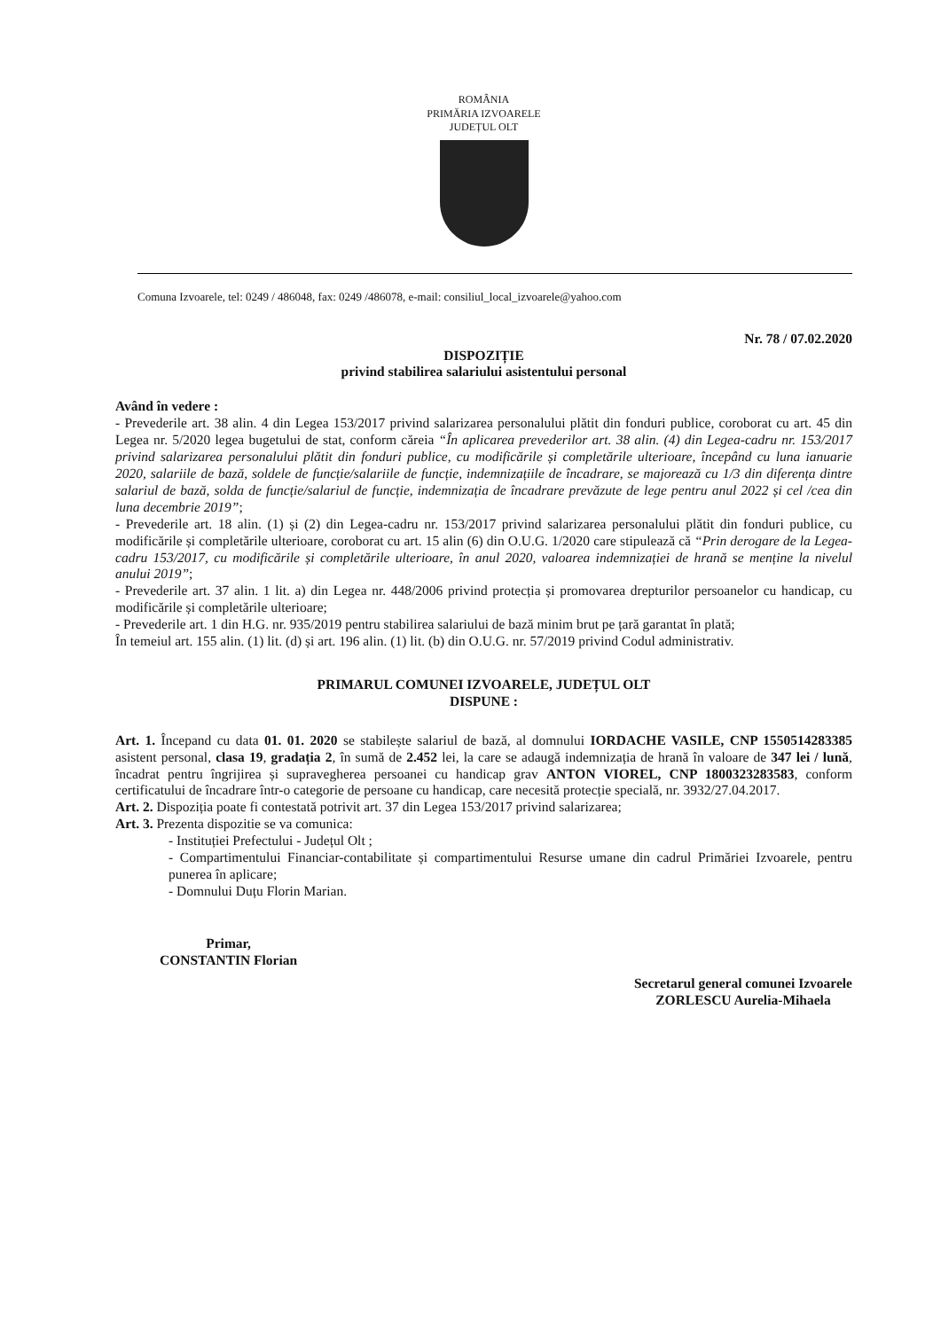ROMÂNIA
PRIMĂRIA IZVOARELE
JUDEȚUL OLT
Comuna Izvoarele, tel: 0249 / 486048, fax: 0249 /486078, e-mail: consiliul_local_izvoarele@yahoo.com
Nr. 78 / 07.02.2020
DISPOZIȚIE
privind stabilirea salariului asistentului personal
Având în vedere :
- Prevederile art. 38 alin. 4 din Legea 153/2017 privind salarizarea personalului plătit din fonduri publice, coroborat cu art. 45 din Legea nr. 5/2020 legea bugetului de stat, conform căreia “În aplicarea prevederilor art. 38 alin. (4) din Legea-cadru nr. 153/2017 privind salarizarea personalului plătit din fonduri publice, cu modificările și completările ulterioare, începând cu luna ianuarie 2020, salariile de bază, soldele de funcție/salariile de funcție, indemnizațiile de încadrare, se majorează cu 1/3 din diferența dintre salariul de bază, solda de funcție/salariul de funcție, indemnizația de încadrare prevăzute de lege pentru anul 2022 și cel /cea din luna decembrie 2019”;
- Prevederile art. 18 alin. (1) și (2) din Legea-cadru nr. 153/2017 privind salarizarea personalului plătit din fonduri publice, cu modificările și completările ulterioare, coroborat cu art. 15 alin (6) din O.U.G. 1/2020 care stipulează că “Prin derogare de la Legea-cadru 153/2017, cu modificările și completările ulterioare, în anul 2020, valoarea indemnizației de hrană se menține la nivelul anului 2019”;
- Prevederile art. 37 alin. 1 lit. a) din Legea nr. 448/2006 privind protecția și promovarea drepturilor persoanelor cu handicap, cu modificările și completările ulterioare;
- Prevederile art. 1 din H.G. nr. 935/2019 pentru stabilirea salariului de bază minim brut pe țară garantat în plată;
În temeiul art. 155 alin. (1) lit. (d) și art. 196 alin. (1) lit. (b) din O.U.G. nr. 57/2019 privind Codul administrativ.
PRIMARUL COMUNEI IZVOARELE, JUDEȚUL OLT
DISPUNE :
Art. 1. Începand cu data 01. 01. 2020 se stabilește salariul de bază, al domnului IORDACHE VASILE, CNP 1550514283385 asistent personal, clasa 19, gradația 2, în sumă de 2.452 lei, la care se adaugă indemnizația de hrană în valoare de 347 lei / lună, încadrat pentru îngrijirea și supravegherea persoanei cu handicap grav ANTON VIOREL, CNP 1800323283583, conform certificatului de încadrare într-o categorie de persoane cu handicap, care necesită protecție specială, nr. 3932/27.04.2017.
Art. 2. Dispoziția poate fi contestată potrivit art. 37 din Legea 153/2017 privind salarizarea;
Art. 3. Prezenta dispozitie se va comunica:
- Instituției Prefectului - Județul Olt ;
- Compartimentului Financiar-contabilitate și compartimentului Resurse umane din cadrul Primăriei Izvoarele, pentru punerea în aplicare;
- Domnului Duțu Florin Marian.
Primar,
CONSTANTIN Florian
Secretarul general comunei Izvoarele
ZORLESCU Aurelia-Mihaela